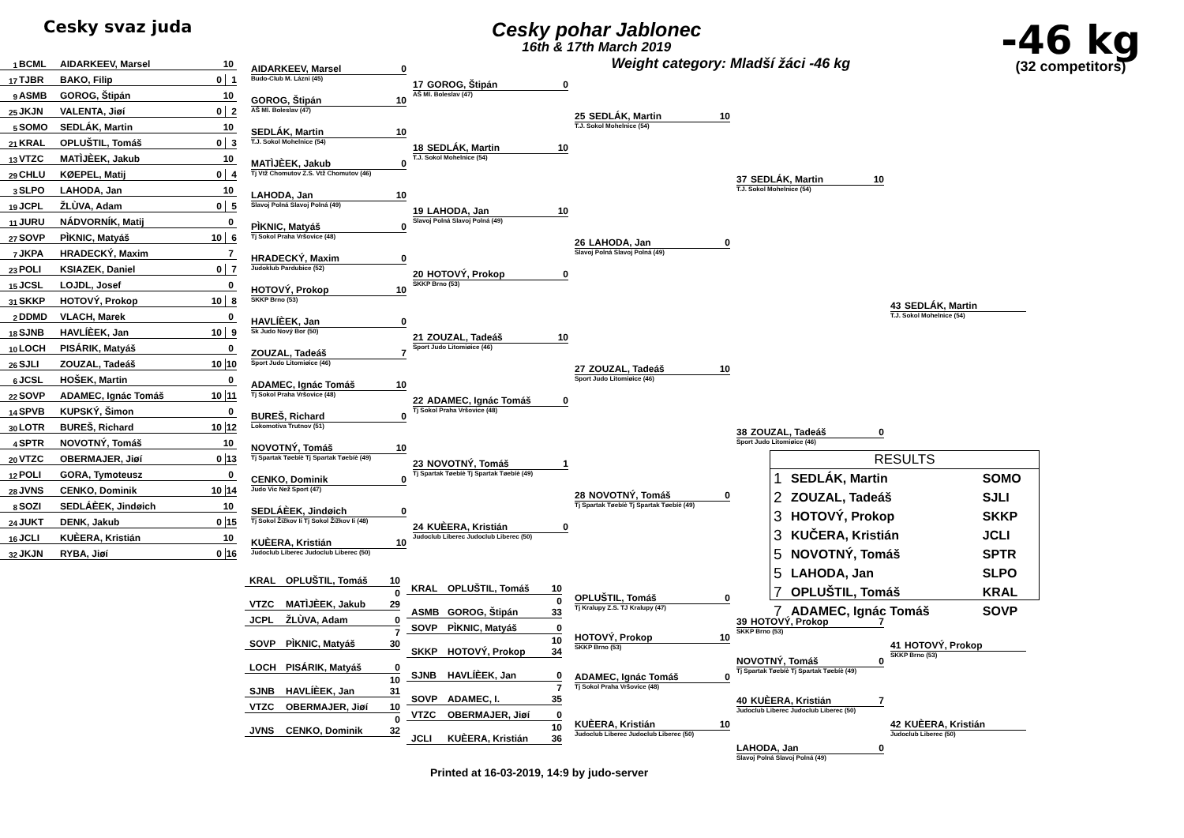Cesky svaz juda
Cesky pohar Jablonec
16th & 17th March 2019
Weight category: Mladší žáci -46 kg
-46 kg
(32 competitors)
1 BCML AIDARKEEV, Marsel 10
17 TJBR BAKO, Filip 0 1
9 ASMB GOROG, Štipán 10
25 JKJN VALENTA, Jiøí 0 2
5 SOMO SEDLÁK, Martin 10
21 KRAL OPLUŠTIL, Tomáš 0 3
13 VTZC MATÌJÈEK, Jakub 10
29 CHLU KØEPEL, Matij 0 4
3 SLPO LAHODA, Jan 10
19 JCPL ŽLÙVA, Adam 0 5
11 JURU NÁDVORNÍK, Matij 0
27 SOVP PÌKNIC, Matyáš 10 6
7 JKPA HRADECKÝ, Maxim 7
23 POLI KSIAZEK, Daniel 0 7
15 JCSL LOJDL, Josef 0
31 SKKP HOTOVÝ, Prokop 10 8
2 DDMD VLACH, Marek 0
18 SJNB HAVLÍÈEK, Jan 10 9
10 LOCH PISÁRIK, Matyáš 0
26 SJLI ZOUZAL, Tadeáš 10 10
6 JCSL HOŠEK, Martin 0
22 SOVP ADAMEC, Ignác Tomáš 10 11
14 SPVB KUPSKÝ, Šimon 0
30 LOTR BUREŠ, Richard 10 12
4 SPTR NOVOTNÝ, Tomáš 10
20 VTZC OBERMAJER, Jiøí 0 13
12 POLI GORA, Tymoteusz 0
28 JVNS CENKO, Dominik 10 14
8 SOZI SEDLÁÈEK, Jindøich 10
24 JUKT DENK, Jakub 0 15
16 JCLI KUÈERA, Kristián 10
32 JKJN RYBA, Jiøí 0 16
AIDARKEEV, Marsel 0
Budo-Club M. Lázni (45)
GOROG, Štipán 10
AŠ Ml. Boleslav (47)
SEDLÁK, Martin 10
T.J. Sokol Mohelnice (54)
MATÌJÈEK, Jakub 0
Tj Vtž Chomutov Z.S. Vtž Chomutov (46)
LAHODA, Jan 10
Slavoj Polná Slavoj Polná (49)
PÌKNIC, Matyáš 0
Tj Sokol Praha Vršovice (48)
HRADECKÝ, Maxim 0
Judoklub Pardubice (52)
HOTOVÝ, Prokop 10
SKKP Brno (53)
HAVLÍÈEK, Jan 0
Sk Judo Nový Bor (50)
ZOUZAL, Tadeáš 7
Sport Judo Litomiøice (46)
ADAMEC, Ignác Tomáš 10
Tj Sokol Praha Vršovice (48)
BUREŠ, Richard 0
Lokomotiva Trutnov (51)
NOVOTNÝ, Tomáš 10
Tj Spartak Tøebíè Tj Spartak Tøebíè (49)
CENKO, Dominik 0
Judo Vic Než Sport (47)
SEDLÁÈEK, Jindøich 0
Tj Sokol Žižkov Ii Tj Sokol Žižkov Ii (48)
KUÈERA, Kristián 10
Judoclub Liberec Judoclub Liberec (50)
17 GOROG, Štipán 0
AŠ Ml. Boleslav (47)
18 SEDLÁK, Martin 10
T.J. Sokol Mohelnice (54)
19 LAHODA, Jan 10
Slavoj Polná Slavoj Polná (49)
20 HOTOVÝ, Prokop 0
SKKP Brno (53)
21 ZOUZAL, Tadeáš 10
Sport Judo Litomiøice (46)
22 ADAMEC, Ignác Tomáš 0
Tj Sokol Praha Vršovice (48)
23 NOVOTNÝ, Tomáš 1
Tj Spartak Tøebíè Tj Spartak Tøebíè (49)
24 KUÈERA, Kristián 0
Judoclub Liberec Judoclub Liberec (50)
25 SEDLÁK, Martin 10
T.J. Sokol Mohelnice (54)
26 LAHODA, Jan 0
Slavoj Polná Slavoj Polná (49)
27 ZOUZAL, Tadeáš 10
Sport Judo Litomiøice (46)
28 NOVOTNÝ, Tomáš 0
Tj Spartak Tøebíè Tj Spartak Tøebíè (49)
37 SEDLÁK, Martin 10
T.J. Sokol Mohelnice (54)
38 ZOUZAL, Tadeáš 0
Sport Judo Litomiøice (46)
43 SEDLÁK, Martin
T.J. Sokol Mohelnice (54)
| RESULTS | | |
| --- | --- | --- |
| 1 | SEDLÁK, Martin | SOMO |
| 2 | ZOUZAL, Tadeáš | SJLI |
| 3 | HOTOVÝ, Prokop | SKKP |
| 3 | KUČERA, Kristián | JCLI |
| 5 | NOVOTNÝ, Tomáš | SPTR |
| 5 | LAHODA, Jan | SLPO |
| 7 | OPLUŠTIL, Tomáš | KRAL |
| 7 | ADAMEC, Ignác Tomáš | SOVP |
KRAL OPLUŠTIL, Tomáš 10
VTZC MATÌJÈEK, Jakub 0 29
JCPL ŽLÙVA, Adam 0
SOVP PÌKNIC, Matyáš 7 30
LOCH PISÁRIK, Matyáš 0
SJNB HAVLÍÈEK, Jan 10 31
VTZC OBERMAJER, Jiøí 10
JVNS CENKO, Dominik 0 32
KRAL OPLUŠTIL, Tomáš 10
ASMB GOROG, Štipán 0 33
SOVP PÌKNIC, Matyáš 0
SKKP HOTOVÝ, Prokop 10 34
SJNB HAVLÍÈEK, Jan 0
SOVP ADAMEC, I. 7 35
VTZC OBERMAJER, Jiøí 0
JCLI KUÈERA, Kristián 10 36
OPLUŠTIL, Tomáš 0
Tj Kralupy Z.S. TJ Kralupy (47)
HOTOVÝ, Prokop 10
SKKP Brno (53)
ADAMEC, Ignác Tomáš 0
Tj Sokol Praha Vršovice (48)
KUÈERA, Kristián 10
Judoclub Liberec Judoclub Liberec (50)
39 HOTOVÝ, Prokop 7
SKKP Brno (53)
NOVOTNÝ, Tomáš 0
Tj Spartak Tøebíè Tj Spartak Tøebíè (49)
40 KUÈERA, Kristián 7
Judoclub Liberec Judoclub Liberec (50)
LAHODA, Jan 0
Slavoj Polná Slavoj Polná (49)
41 HOTOVÝ, Prokop
SKKP Brno (53)
42 KUÈERA, Kristián
Judoclub Liberec (50)
Printed at 16-03-2019, 14:9 by judo-server